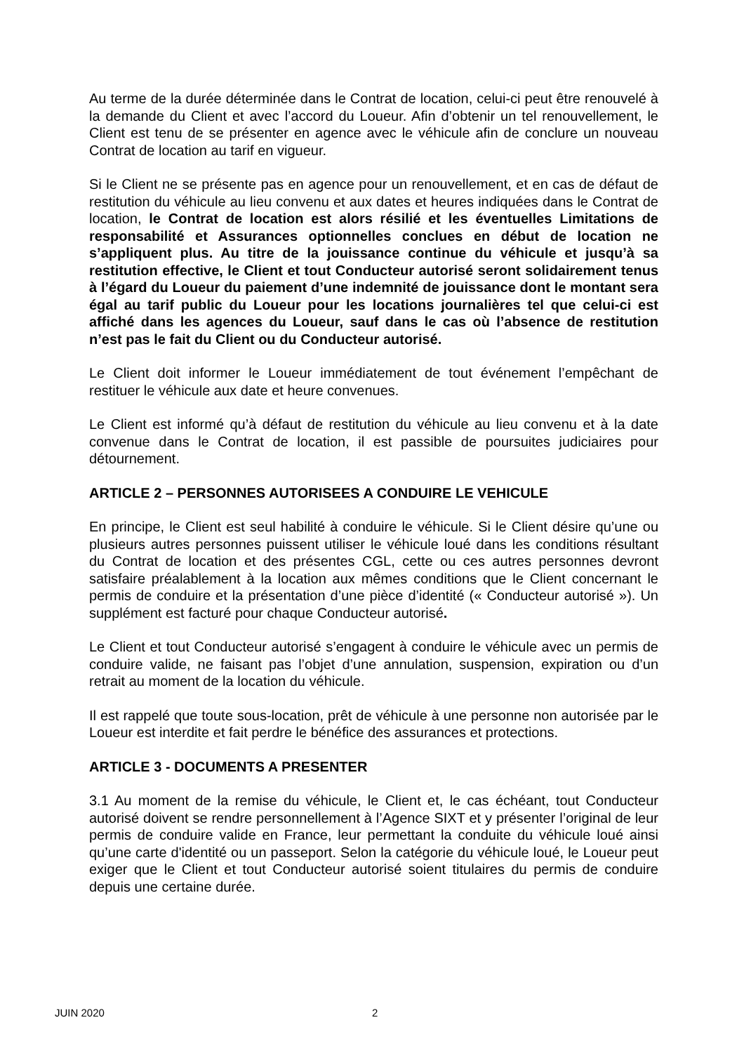Au terme de la durée déterminée dans le Contrat de location, celui-ci peut être renouvelé à la demande du Client et avec l’accord du Loueur. Afin d’obtenir un tel renouvellement, le Client est tenu de se présenter en agence avec le véhicule afin de conclure un nouveau Contrat de location au tarif en vigueur.
Si le Client ne se présente pas en agence pour un renouvellement, et en cas de défaut de restitution du véhicule au lieu convenu et aux dates et heures indiquées dans le Contrat de location, le Contrat de location est alors résilié et les éventuelles Limitations de responsabilité et Assurances optionnelles conclues en début de location ne s’appliquent plus. Au titre de la jouissance continue du véhicule et jusqu’à sa restitution effective, le Client et tout Conducteur autorisé seront solidairement tenus à l’égard du Loueur du paiement d’une indemnité de jouissance dont le montant sera égal au tarif public du Loueur pour les locations journalières tel que celui-ci est affiché dans les agences du Loueur, sauf dans le cas où l’absence de restitution n’est pas le fait du Client ou du Conducteur autorisé.
Le Client doit informer le Loueur immédiatement de tout événement l’empêchant de restituer le véhicule aux date et heure convenues.
Le Client est informé qu’à défaut de restitution du véhicule au lieu convenu et à la date convenue dans le Contrat de location, il est passible de poursuites judiciaires pour détournement.
ARTICLE 2 – PERSONNES AUTORISEES A CONDUIRE LE VEHICULE
En principe, le Client est seul habilité à conduire le véhicule. Si le Client désire qu’une ou plusieurs autres personnes puissent utiliser le véhicule loué dans les conditions résultant du Contrat de location et des présentes CGL, cette ou ces autres personnes devront satisfaire préalablement à la location aux mêmes conditions que le Client concernant le permis de conduire et la présentation d’une pièce d’identité (« Conducteur autorisé »). Un supplément est facturé pour chaque Conducteur autorisé.
Le Client et tout Conducteur autorisé s’engagent à conduire le véhicule avec un permis de conduire valide, ne faisant pas l’objet d’une annulation, suspension, expiration ou d’un retrait au moment de la location du véhicule.
Il est rappelé que toute sous-location, prêt de véhicule à une personne non autorisée par le Loueur est interdite et fait perdre le bénéfice des assurances et protections.
ARTICLE 3 - DOCUMENTS A PRESENTER
3.1 Au moment de la remise du véhicule, le Client et, le cas échéant, tout Conducteur autorisé doivent se rendre personnellement à l’Agence SIXT et y présenter l’original de leur permis de conduire valide en France, leur permettant la conduite du véhicule loué ainsi qu’une carte d'identité ou un passeport. Selon la catégorie du véhicule loué, le Loueur peut exiger que le Client et tout Conducteur autorisé soient titulaires du permis de conduire depuis une certaine durée.
JUIN 2020 2